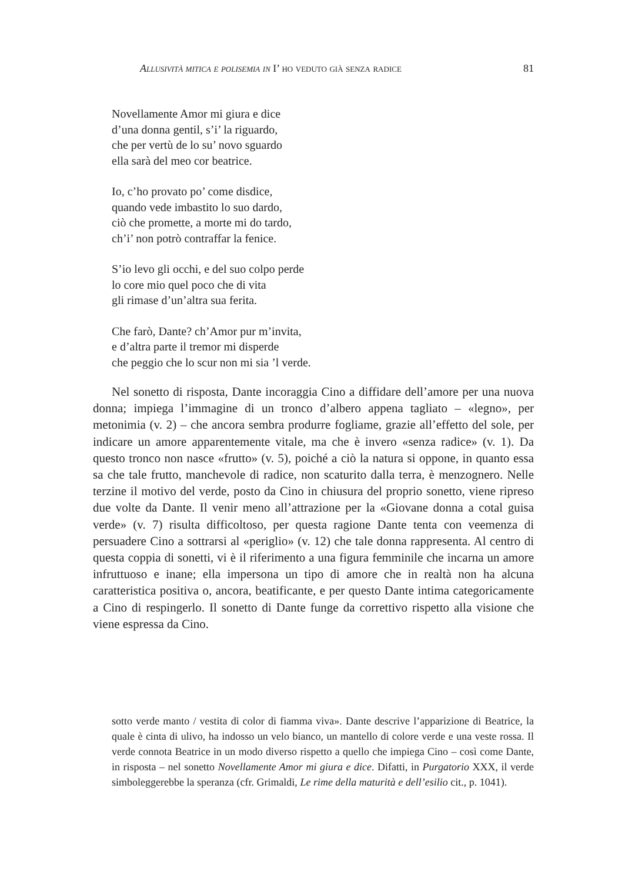Allusività mitica e polisemia in I’ ho veduto già senza radice 81
Novellamente Amor mi giura e dice
d’una donna gentil, s’i’ la riguardo,
che per vertù de lo su’ novo sguardo
ella sarà del meo cor beatrice.
Io, c’ho provato po’ come disdice,
quando vede imbastito lo suo dardo,
ciò che promette, a morte mi do tardo,
ch’i’ non potrò contraffar la fenice.
S’io levo gli occhi, e del suo colpo perde
lo core mio quel poco che di vita
gli rimase d’un’altra sua ferita.
Che farò, Dante? ch’Amor pur m’invita,
e d’altra parte il tremor mi disperde
che peggio che lo scur non mi sia ’l verde.
Nel sonetto di risposta, Dante incoraggia Cino a diffidare dell’amore per una nuova donna; impiega l’immagine di un tronco d’albero appena tagliato – «legno», per metonimia (v. 2) – che ancora sembra produrre fogliame, grazie all’effetto del sole, per indicare un amore apparentemente vitale, ma che è invero «senza radice» (v. 1). Da questo tronco non nasce «frutto» (v. 5), poiché a ciò la natura si oppone, in quanto essa sa che tale frutto, manchevole di radice, non scaturito dalla terra, è menzognero. Nelle terzine il motivo del verde, posto da Cino in chiusura del proprio sonetto, viene ripreso due volte da Dante. Il venir meno all’attrazione per la «Giovane donna a cotal guisa verde» (v. 7) risulta difficoltoso, per questa ragione Dante tenta con veemenza di persuadere Cino a sottrarsi al «periglio» (v. 12) che tale donna rappresenta. Al centro di questa coppia di sonetti, vi è il riferimento a una figura femminile che incarna un amore infruttuoso e inane; ella impersona un tipo di amore che in realtà non ha alcuna caratteristica positiva o, ancora, beatificante, e per questo Dante intima categoricamente a Cino di respingerlo. Il sonetto di Dante funge da correttivo rispetto alla visione che viene espressa da Cino.
sotto verde manto / vestita di color di fiamma viva». Dante descrive l’apparizione di Beatrice, la quale è cinta di ulivo, ha indosso un velo bianco, un mantello di colore verde e una veste rossa. Il verde connota Beatrice in un modo diverso rispetto a quello che impiega Cino – così come Dante, in risposta – nel sonetto Novellamente Amor mi giura e dice. Difatti, in Purgatorio XXX, il verde simboleggerebbe la speranza (cfr. Grimaldi, Le rime della maturità e dell’esilio cit., p. 1041).